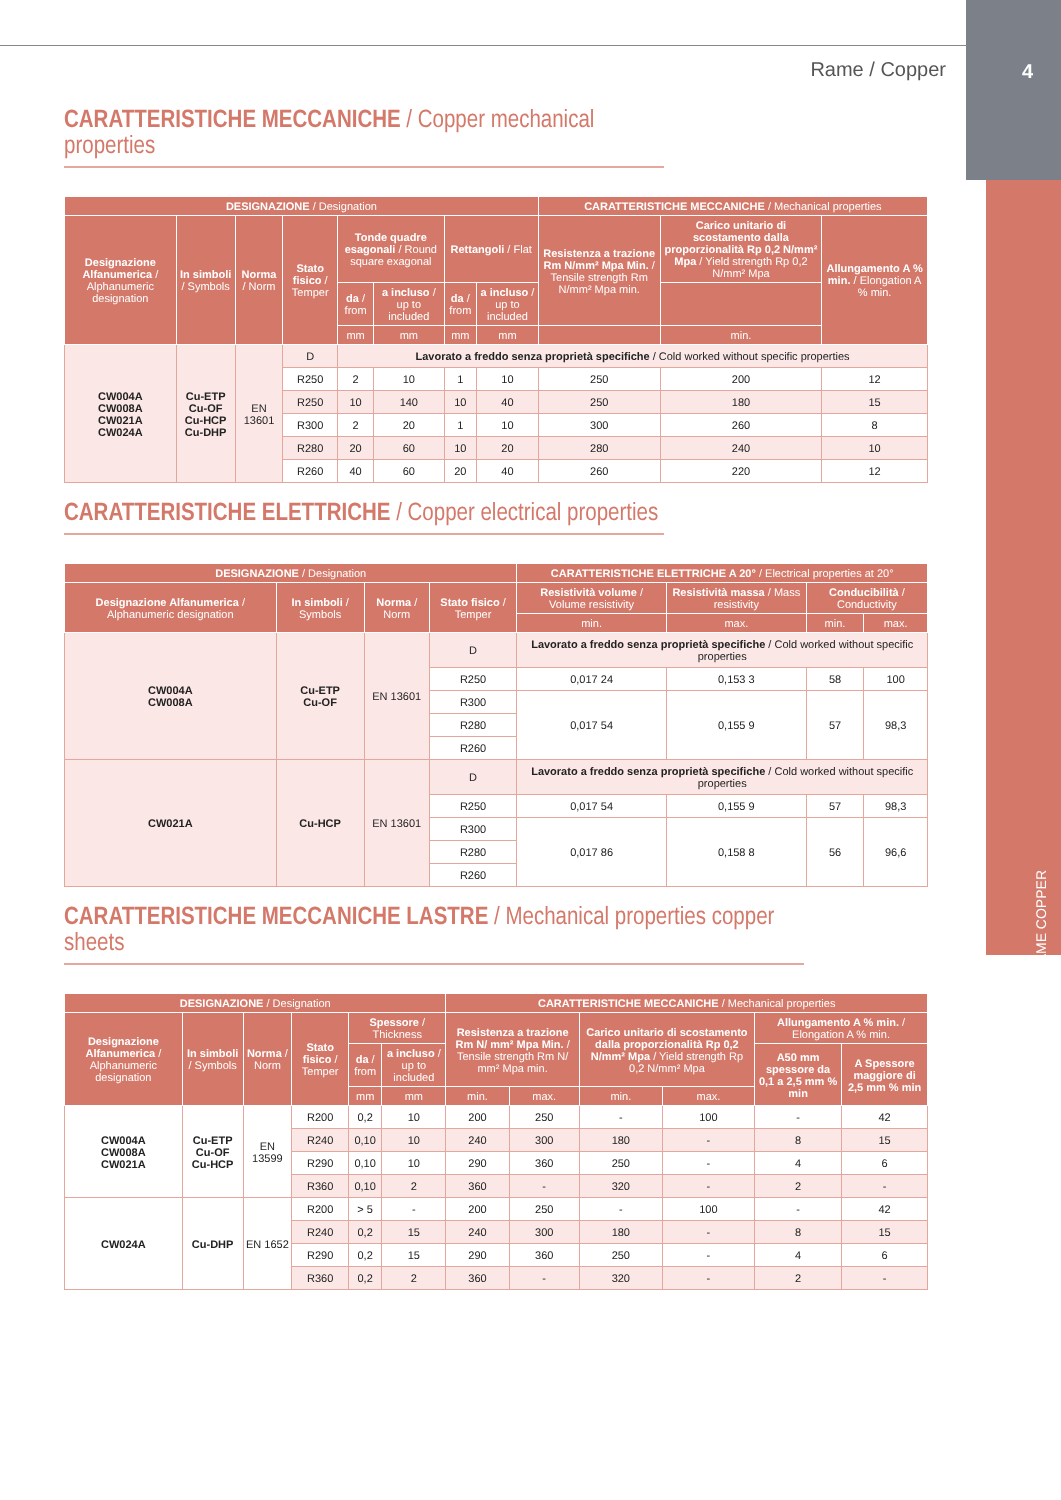Rame / Copper 4
RAME COPPER
CARATTERISTICHE MECCANICHE / Copper mechanical properties
| DESIGNAZIONE / Designation | | | | | | | | CARATTERISTICHE MECCANICHE / Mechanical properties | | |
| --- | --- | --- | --- | --- | --- | --- | --- | --- | --- | --- |
| Designazione Alfanumerica / Alphanumeric designation | In simboli / Symbols | Norma / Norm | Stato fisico / Temper | Tonde quadre esagonali / Round square exagonal | | Rettangoli / Flat | | Resistenza a trazione Rm N/mm² Mpa Min. / Tensile strength Rm N/mm² Mpa min. | Carico unitario di scostamento dalla proporzionalità Rp 0,2 N/mm² Mpa / Yield strength Rp 0,2 N/mm² Mpa | Allungamento A % min. / Elongation A % min. |
| | | | | da / from | a incluso / up to included | da / from | a incluso / up to included | | | |
| | | | | mm | mm | mm | mm | | min. | |
| CW004A CW008A CW021A CW024A | Cu-ETP Cu-OF Cu-HCP Cu-DHP | EN 13601 | D | Lavorato a freddo senza proprietà specifiche / Cold worked without specific properties | | | | | | |
| | | | R250 | 2 | 10 | 1 | 10 | 250 | 200 | 12 |
| | | | R250 | 10 | 140 | 10 | 40 | 250 | 180 | 15 |
| | | | R300 | 2 | 20 | 1 | 10 | 300 | 260 | 8 |
| | | | R280 | 20 | 60 | 10 | 20 | 280 | 240 | 10 |
| | | | R260 | 40 | 60 | 20 | 40 | 260 | 220 | 12 |
CARATTERISTICHE ELETTRICHE / Copper electrical properties
| DESIGNAZIONE / Designation | | | | CARATTERISTICHE ELETTRICHE A 20° / Electrical properties at 20° | | | |
| --- | --- | --- | --- | --- | --- | --- | --- |
| Designazione Alfanumerica / Alphanumeric designation | In simboli / Symbols | Norma / Norm | Stato fisico / Temper | Resistività volume / Volume resistivity | Resistività massa / Mass resistivity | Conducibilità / Conductivity | |
| | | | | min. | max. | min. | max. |
| CW004A CW008A | Cu-ETP Cu-OF | EN 13601 | D | Lavorato a freddo senza proprietà specifiche / Cold worked without specific properties | | | |
| | | | R250 | 0,017 24 | 0,153 3 | 58 | 100 |
| | | | R300 | 0,017 54 | 0,155 9 | 57 | 98,3 |
| | | | R280 | | | | |
| | | | R260 | | | | |
| CW021A | Cu-HCP | EN 13601 | D | Lavorato a freddo senza proprietà specifiche / Cold worked without specific properties | | | |
| | | | R250 | 0,017 54 | 0,155 9 | 57 | 98,3 |
| | | | R300 | 0,017 86 | 0,158 8 | 56 | 96,6 |
| | | | R280 | | | | |
| | | | R260 | | | | |
CARATTERISTICHE MECCANICHE LASTRE / Mechanical properties copper sheets
| DESIGNAZIONE / Designation | | | | | | CARATTERISTICHE MECCANICHE / Mechanical properties | | | | | |
| --- | --- | --- | --- | --- | --- | --- | --- | --- | --- | --- | --- |
| Designazione Alfanumerica / Alphanumeric designation | In simboli / Symbols | Norma / Norm | Stato fisico / Temper | Spessore / Thickness | | Resistenza a trazione Rm N/ mm² Mpa Min. / Tensile strength Rm N/ mm² Mpa min. | | Carico unitario di scostamento dalla proporzionalità Rp 0,2 N/mm² Mpa / Yield strength Rp 0,2 N/mm² Mpa | | Allungamento A % min. / Elongation A % min. | |
| | | | | da / from | a incluso / up to included | | | | | A50 mm spessore da 0,1 a 2,5 mm % min | A Spessore maggiore di 2,5 mm % min |
| | | | | mm | mm | min. | max. | min. | max. | | |
| CW004A CW008A CW021A | Cu-ETP Cu-OF Cu-HCP | EN 13599 | R200 | 0,2 | 10 | 200 | 250 | - | 100 | - | 42 |
| | | | R240 | 0,10 | 10 | 240 | 300 | 180 | - | 8 | 15 |
| | | | R290 | 0,10 | 10 | 290 | 360 | 250 | - | 4 | 6 |
| | | | R360 | 0,10 | 2 | 360 | - | 320 | - | 2 | - |
| CW024A | Cu-DHP | EN 1652 | R200 | > 5 | - | 200 | 250 | - | 100 | - | 42 |
| | | | R240 | 0,2 | 15 | 240 | 300 | 180 | - | 8 | 15 |
| | | | R290 | 0,2 | 15 | 290 | 360 | 250 | - | 4 | 6 |
| | | | R360 | 0,2 | 2 | 360 | - | 320 | - | 2 | - |